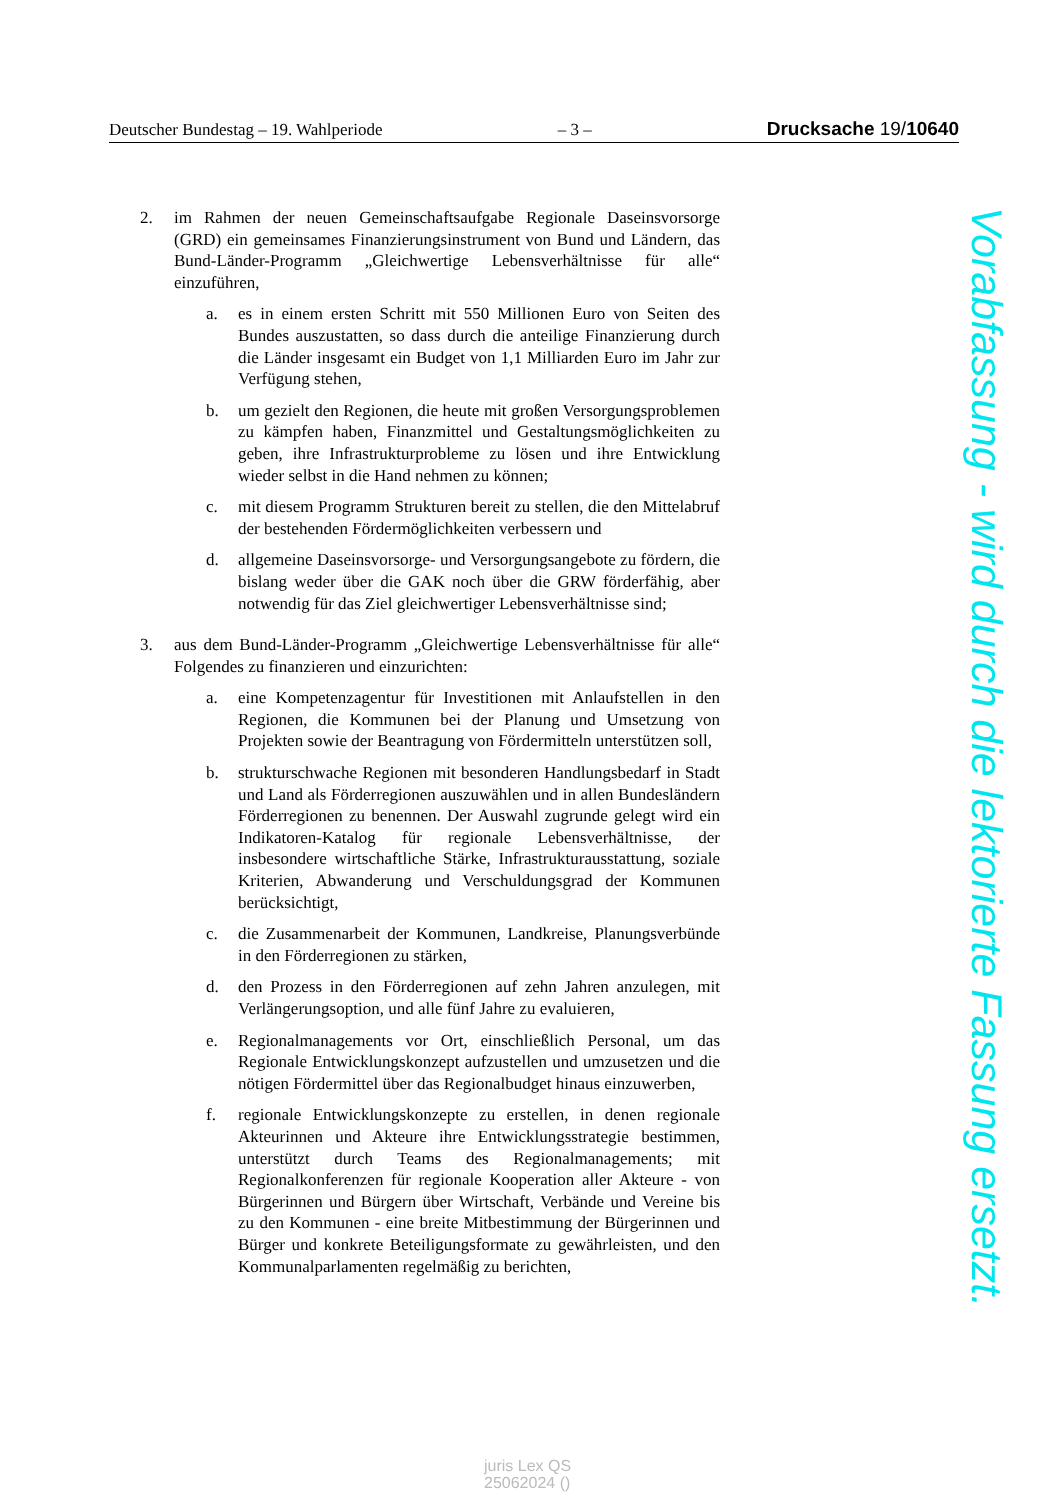Deutscher Bundestag – 19. Wahlperiode – 3 – Drucksache 19/10640
2. im Rahmen der neuen Gemeinschaftsaufgabe Regionale Daseinsvorsorge (GRD) ein gemeinsames Finanzierungsinstrument von Bund und Ländern, das Bund-Länder-Programm „Gleichwertige Lebensverhältnisse für alle“ einzuführen,
a. es in einem ersten Schritt mit 550 Millionen Euro von Seiten des Bundes auszustatten, so dass durch die anteilige Finanzierung durch die Länder insgesamt ein Budget von 1,1 Milliarden Euro im Jahr zur Verfügung stehen,
b. um gezielt den Regionen, die heute mit großen Versorgungsproblemen zu kämpfen haben, Finanzmittel und Gestaltungsmöglichkeiten zu geben, ihre Infrastrukturprobleme zu lösen und ihre Entwicklung wieder selbst in die Hand nehmen zu können;
c. mit diesem Programm Strukturen bereit zu stellen, die den Mittelabruf der bestehenden Fördermöglichkeiten verbessern und
d. allgemeine Daseinsvorsorge- und Versorgungsangebote zu fördern, die bislang weder über die GAK noch über die GRW förderfähig, aber notwendig für das Ziel gleichwertiger Lebensverhältnisse sind;
3. aus dem Bund-Länder-Programm „Gleichwertige Lebensverhältnisse für alle“ Folgendes zu finanzieren und einzurichten:
a. eine Kompetenzagentur für Investitionen mit Anlaufstellen in den Regionen, die Kommunen bei der Planung und Umsetzung von Projekten sowie der Beantragung von Fördermitteln unterstützen soll,
b. strukturschwache Regionen mit besonderen Handlungsbedarf in Stadt und Land als Förderregionen auszuwählen und in allen Bundesländern Förderregionen zu benennen. Der Auswahl zugrunde gelegt wird ein Indikatoren-Katalog für regionale Lebensverhältnisse, der insbesondere wirtschaftliche Stärke, Infrastrukturausstattung, soziale Kriterien, Abwanderung und Verschuldungsgrad der Kommunen berücksichtigt,
c. die Zusammenarbeit der Kommunen, Landkreise, Planungsverbünde in den Förderregionen zu stärken,
d. den Prozess in den Förderregionen auf zehn Jahren anzulegen, mit Verlängerungsoption, und alle fünf Jahre zu evaluieren,
e. Regionalmanagements vor Ort, einschließlich Personal, um das Regionale Entwicklungskonzept aufzustellen und umzusetzen und die nötigen Fördermittel über das Regionalbudget hinaus einzuwerben,
f. regionale Entwicklungskonzepte zu erstellen, in denen regionale Akteurinnen und Akteure ihre Entwicklungsstrategie bestimmen, unterstützt durch Teams des Regionalmanagements; mit Regionalkonferenzen für regionale Kooperation aller Akteure - von Bürgerinnen und Bürgern über Wirtschaft, Verbände und Vereine bis zu den Kommunen - eine breite Mitbestimmung der Bürgerinnen und Bürger und konkrete Beteiligungsformate zu gewährleisten, und den Kommunalparlamenten regelmäßig zu berichten,
Vorabfassung - wird durch die lektorierte Fassung ersetzt.
juris Lex QS
25062024 ()